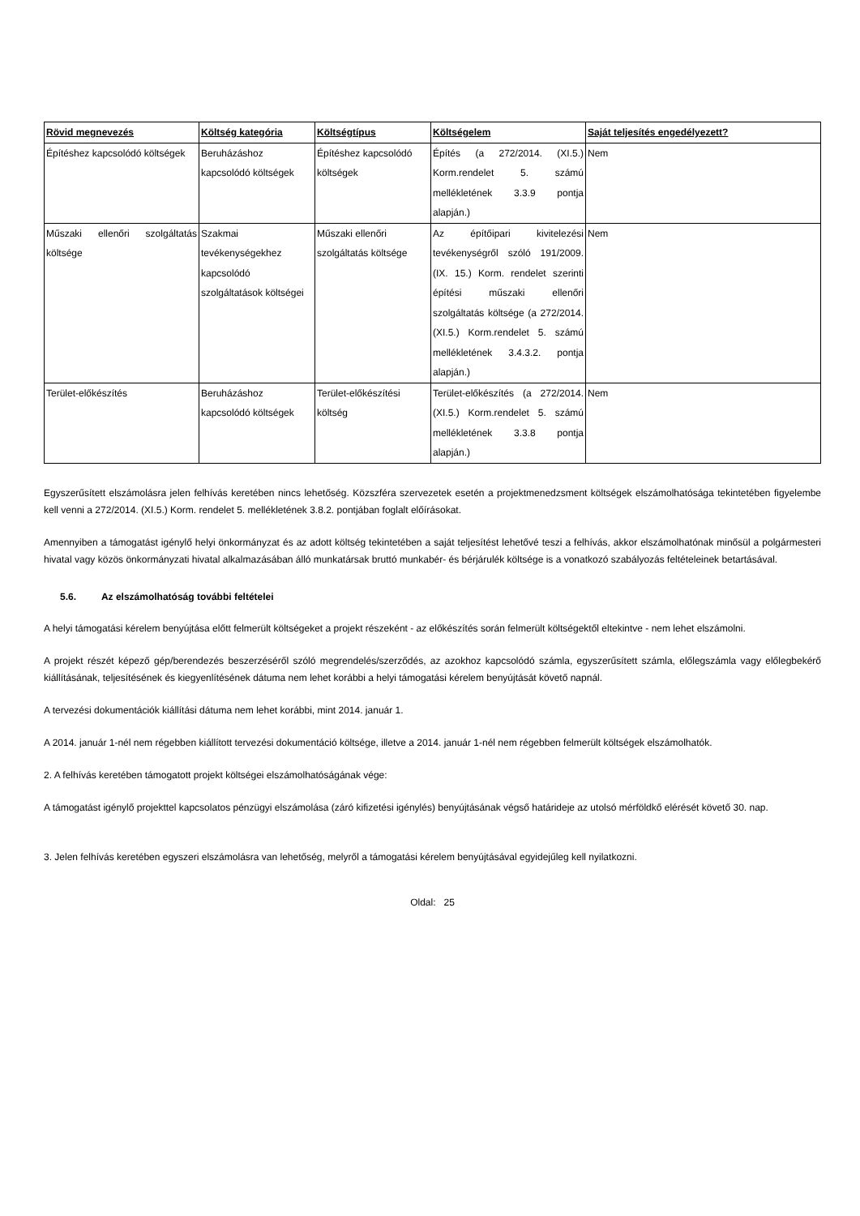| Rövid megnevezés | Költség kategória | Költségtípus | Költségelem | Saját teljesítés engedélyezett? |
| --- | --- | --- | --- | --- |
| Építéshez kapcsolódó költségek | Beruházáshoz kapcsolódó költségek | Építéshez kapcsolódó költségek | Építés (a 272/2014. (XI.5.) Korm.rendelet 5. számú mellékletének 3.3.9 pontja alapján.) | Nem |
| Műszaki ellenőri szolgáltatás költsége | Szakmai tevékenységekhez kapcsolódó szolgáltatások költségei | Műszaki ellenőri szolgáltatás költsége | Az építőipari kivitelezési tevékenységről szóló 191/2009. (IX. 15.) Korm. rendelet szerinti építési műszaki ellenőri szolgáltatás költsége (a 272/2014. (XI.5.) Korm.rendelet 5. számú mellékletének 3.4.3.2. pontja alapján.) | Nem |
| Terület-előkészítés | Beruházáshoz kapcsolódó költségek | Terület-előkészítési költség | Terület-előkészítés (a 272/2014. (XI.5.) Korm.rendelet 5. számú mellékletének 3.3.8 pontja alapján.) | Nem |
Egyszerűsített elszámolásra jelen felhívás keretében nincs lehetőség. Közszféra szervezetek esetén a projektmenedzsment költségek elszámolhatósága tekintetében figyelembe kell venni a 272/2014. (XI.5.) Korm. rendelet 5. mellékletének 3.8.2. pontjában foglalt előírásokat.
Amennyiben a támogatást igénylő helyi önkormányzat és az adott költség tekintetében a saját teljesítést lehetővé teszi a felhívás, akkor elszámolhatónak minősül a polgármesteri hivatal vagy közös önkormányzati hivatal alkalmazásában álló munkatársak bruttó munkabér- és bérjárulék költsége is a vonatkozó szabályozás feltételeinek betartásával.
5.6. Az elszámolhatóság további feltételei
A helyi támogatási kérelem benyújtása előtt felmerült költségeket a projekt részeként - az előkészítés során felmerült költségektől eltekintve - nem lehet elszámolni.
A projekt részét képező gép/berendezés beszerzéséről szóló megrendelés/szerződés, az azokhoz kapcsolódó számla, egyszerűsített számla, előlegszámla vagy előlegbekérő kiállításának, teljesítésének és kiegyenlítésének dátuma nem lehet korábbi a helyi támogatási kérelem benyújtását követő napnál.
A tervezési dokumentációk kiállítási dátuma nem lehet korábbi, mint 2014. január 1.
A 2014. január 1-nél nem régebben kiállított tervezési dokumentáció költsége, illetve a 2014. január 1-nél nem régebben felmerült költségek elszámolhatók.
2. A felhívás keretében támogatott projekt költségei elszámolhatóságának vége:
A támogatást igénylő projekttel kapcsolatos pénzügyi elszámolása (záró kifizetési igénylés) benyújtásának végső határideje az utolsó mérföldkő elérését követő 30. nap.
3. Jelen felhívás keretében egyszeri elszámolásra van lehetőség, melyről a támogatási kérelem benyújtásával egyidejűleg kell nyilatkozni.
Oldal: 25